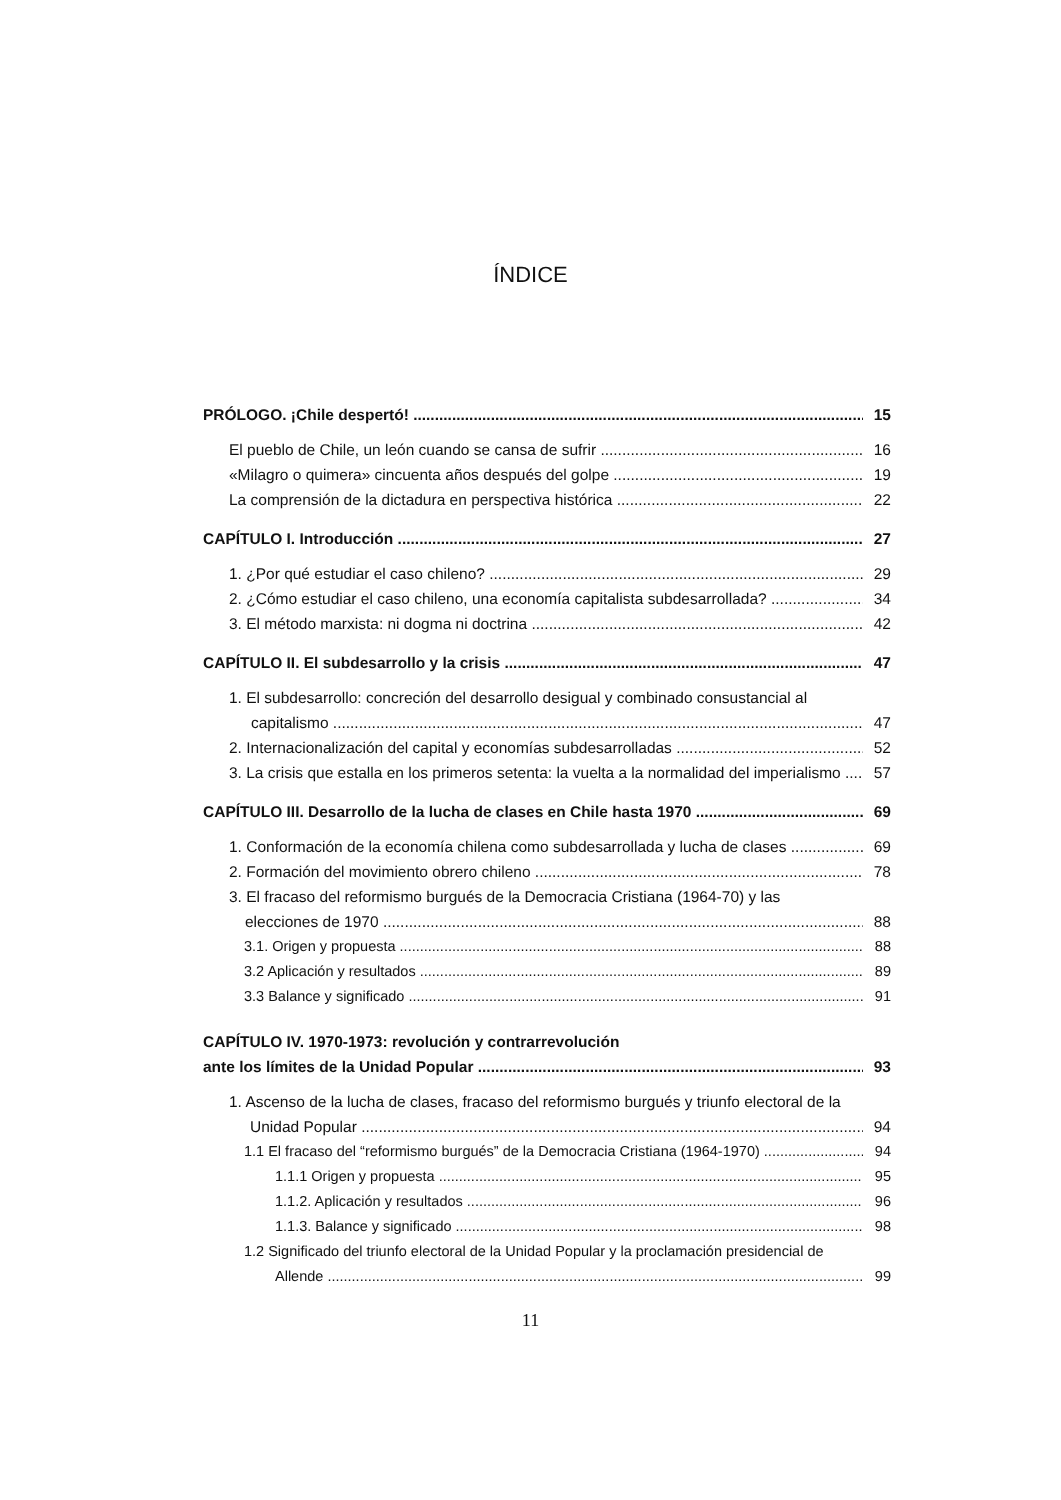ÍNDICE
PRÓLOGO. ¡Chile despertó! 15
El pueblo de Chile, un león cuando se cansa de sufrir 16
«Milagro o quimera» cincuenta años después del golpe 19
La comprensión de la dictadura en perspectiva histórica 22
CAPÍTULO I. Introducción 27
1. ¿Por qué estudiar el caso chileno? 29
2. ¿Cómo estudiar el caso chileno, una economía capitalista subdesarrollada? 34
3. El método marxista: ni dogma ni doctrina 42
CAPÍTULO II. El subdesarrollo y la crisis 47
1. El subdesarrollo: concreción del desarrollo desigual y combinado consustancial al
capitalismo 47
2. Internacionalización del capital y economías subdesarrolladas 52
3. La crisis que estalla en los primeros setenta: la vuelta a la normalidad del imperialismo 57
CAPÍTULO III. Desarrollo de la lucha de clases en Chile hasta 1970 69
1. Conformación de la economía chilena como subdesarrollada y lucha de clases 69
2. Formación del movimiento obrero chileno 78
3. El fracaso del reformismo burgués de la Democracia Cristiana (1964-70) y las
elecciones de 1970 88
3.1. Origen y propuesta 88
3.2 Aplicación y resultados 89
3.3 Balance y significado 91
CAPÍTULO IV. 1970-1973: revolución y contrarrevolución
ante los límites de la Unidad Popular 93
1. Ascenso de la lucha de clases, fracaso del reformismo burgués y triunfo electoral de la
Unidad Popular 94
1.1 El fracaso del “reformismo burgués” de la Democracia Cristiana (1964-1970) 94
1.1.1 Origen y propuesta 95
1.1.2. Aplicación y resultados 96
1.1.3. Balance y significado 98
1.2 Significado del triunfo electoral de la Unidad Popular y la proclamación presidencial de
Allende 99
11